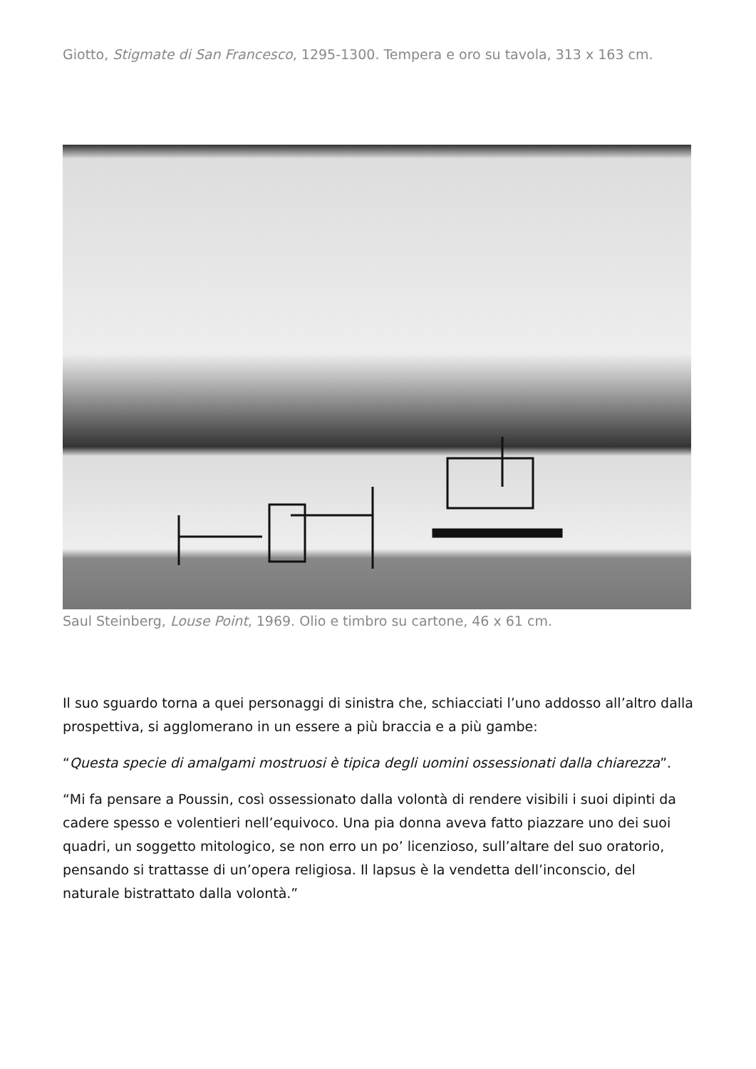Giotto, Stigmate di San Francesco, 1295-1300. Tempera e oro su tavola, 313 x 163 cm.
Saul Steinberg, Louse Point, 1969. Olio e timbro su cartone, 46 x 61 cm.
Il suo sguardo torna a quei personaggi di sinistra che, schiacciati l’uno addosso all’altro dalla prospettiva, si agglomerano in un essere a più braccia e a più gambe:
“Questa specie di amalgami mostruosi è tipica degli uomini ossessionati dalla chiarezza”.
“Mi fa pensare a Poussin, così ossessionato dalla volontà di rendere visibili i suoi dipinti da cadere spesso e volentieri nell’equivoco. Una pia donna aveva fatto piazzare uno dei suoi quadri, un soggetto mitologico, se non erro un po’ licenzioso, sull’altare del suo oratorio, pensando si trattasse di un’opera religiosa. Il lapsus è la vendetta dell’inconscio, del naturale bistrattato dalla volontà.”